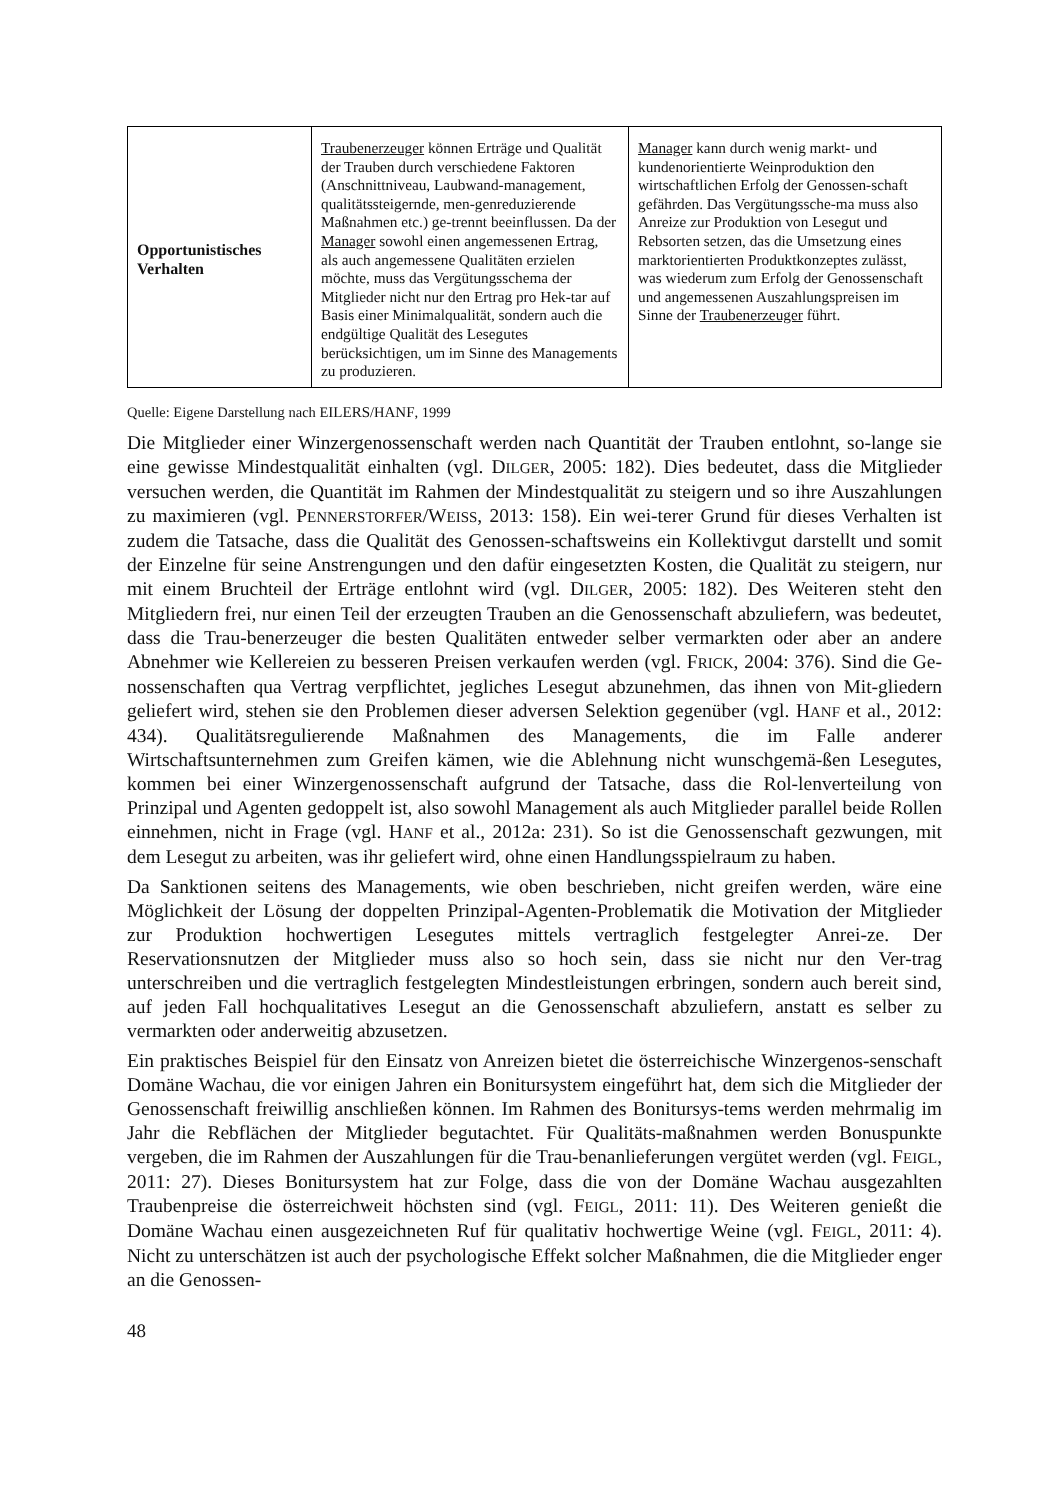| Opportunistisches Verhalten | Traubenerzeuger können Erträge und Qualität der Trauben durch verschiedene Faktoren (Anschnittniveau, Laubwand-management, qualitätssteigernde, men-genreduzierende Maßnahmen etc.) ge-trennt beeinflussen. Da der Manager sowohl einen angemessenen Ertrag, als auch angemessene Qualitäten erzielen möchte, muss das Vergütungsschema der Mitglieder nicht nur den Ertrag pro Hek-tar auf Basis einer Minimalqualität, sondern auch die endgültige Qualität des Lesegutes berücksichtigen, um im Sinne des Managements zu produzieren. | Manager kann durch wenig markt- und kundenorientierte Weinproduktion den wirtschaftlichen Erfolg der Genossen-schaft gefährden. Das Vergütungssche-ma muss also Anreize zur Produktion von Lesegut und Rebsorten setzen, das die Umsetzung eines marktorientierten Produktkonzeptes zulässt, was wiederum zum Erfolg der Genossenschaft und angemessenen Auszahlungspreisen im Sinne der Traubenerzeuger führt. |
Quelle: Eigene Darstellung nach EILERS/HANF, 1999
Die Mitglieder einer Winzergenossenschaft werden nach Quantität der Trauben entlohnt, so-lange sie eine gewisse Mindestqualität einhalten (vgl. DILGER, 2005: 182). Dies bedeutet, dass die Mitglieder versuchen werden, die Quantität im Rahmen der Mindestqualität zu steigern und so ihre Auszahlungen zu maximieren (vgl. PENNERSTORFER/WEISS, 2013: 158). Ein wei-terer Grund für dieses Verhalten ist zudem die Tatsache, dass die Qualität des Genossen-schaftsweins ein Kollektivgut darstellt und somit der Einzelne für seine Anstrengungen und den dafür eingesetzten Kosten, die Qualität zu steigern, nur mit einem Bruchteil der Erträge entlohnt wird (vgl. DILGER, 2005: 182). Des Weiteren steht den Mitgliedern frei, nur einen Teil der erzeugten Trauben an die Genossenschaft abzuliefern, was bedeutet, dass die Trau-benerzeuger die besten Qualitäten entweder selber vermarkten oder aber an andere Abnehmer wie Kellereien zu besseren Preisen verkaufen werden (vgl. FRICK, 2004: 376). Sind die Ge-nossenschaften qua Vertrag verpflichtet, jegliches Lesegut abzunehmen, das ihnen von Mit-gliedern geliefert wird, stehen sie den Problemen dieser adversen Selektion gegenüber (vgl. HANF et al., 2012: 434). Qualitätsregulierende Maßnahmen des Managements, die im Falle anderer Wirtschaftsunternehmen zum Greifen kämen, wie die Ablehnung nicht wunschgemä-ßen Lesegutes, kommen bei einer Winzergenossenschaft aufgrund der Tatsache, dass die Rol-lenverteilung von Prinzipal und Agenten gedoppelt ist, also sowohl Management als auch Mitglieder parallel beide Rollen einnehmen, nicht in Frage (vgl. HANF et al., 2012a: 231). So ist die Genossenschaft gezwungen, mit dem Lesegut zu arbeiten, was ihr geliefert wird, ohne einen Handlungsspielraum zu haben.
Da Sanktionen seitens des Managements, wie oben beschrieben, nicht greifen werden, wäre eine Möglichkeit der Lösung der doppelten Prinzipal-Agenten-Problematik die Motivation der Mitglieder zur Produktion hochwertigen Lesegutes mittels vertraglich festgelegter Anrei-ze. Der Reservationsnutzen der Mitglieder muss also so hoch sein, dass sie nicht nur den Ver-trag unterschreiben und die vertraglich festgelegten Mindestleistungen erbringen, sondern auch bereit sind, auf jeden Fall hochqualitatives Lesegut an die Genossenschaft abzuliefern, anstatt es selber zu vermarkten oder anderweitig abzusetzen.
Ein praktisches Beispiel für den Einsatz von Anreizen bietet die österreichische Winzergenos-senschaft Domäne Wachau, die vor einigen Jahren ein Bonitursystem eingeführt hat, dem sich die Mitglieder der Genossenschaft freiwillig anschließen können. Im Rahmen des Bonitursys-tems werden mehrmalig im Jahr die Rebflächen der Mitglieder begutachtet. Für Qualitäts-maßnahmen werden Bonuspunkte vergeben, die im Rahmen der Auszahlungen für die Trau-benanlieferungen vergütet werden (vgl. FEIGL, 2011: 27). Dieses Bonitursystem hat zur Folge, dass die von der Domäne Wachau ausgezahlten Traubenpreise die österreichweit höchsten sind (vgl. FEIGL, 2011: 11). Des Weiteren genießt die Domäne Wachau einen ausgezeichneten Ruf für qualitativ hochwertige Weine (vgl. FEIGL, 2011: 4). Nicht zu unterschätzen ist auch der psychologische Effekt solcher Maßnahmen, die die Mitglieder enger an die Genossen-
48